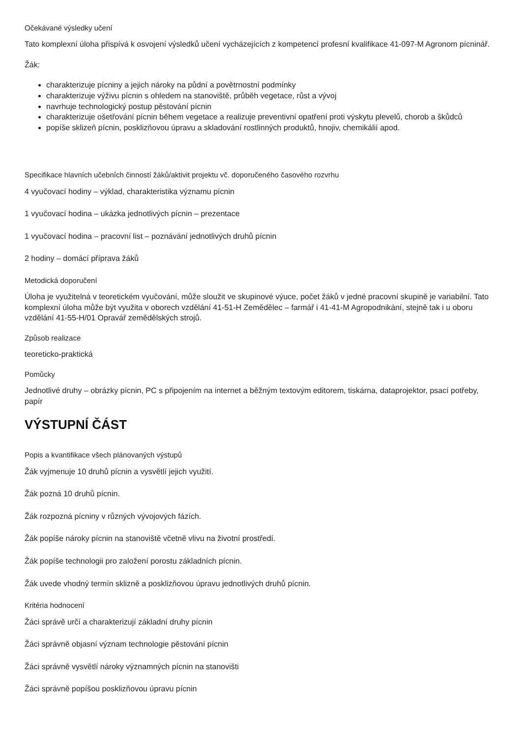Očekávané výsledky učení
Tato komplexní úloha přispívá k osvojení výsledků učení vycházejících z kompetencí profesní kvalifikace 41-097-M Agronom pícninář.
Žák:
charakterizuje pícniny a jejich nároky na půdní a povětrnostní podmínky
charakterizuje výživu pícnin s ohledem na stanoviště, průběh vegetace, růst a vývoj
navrhuje technologický postup pěstování pícnin
charakterizuje ošetřování pícnin během vegetace a realizuje preventivní opatření proti výskytu plevelů, chorob a škůdců
popíše sklizeň pícnin, posklizňovou úpravu a skladování rostlinných produktů, hnojiv, chemikálií apod.
Specifikace hlavních učebních činností žáků/aktivit projektu vč. doporučeného časového rozvrhu
4 vyučovací hodiny – výklad, charakteristika významu pícnin
1 vyučovací hodina – ukázka jednotlivých pícnin – prezentace
1 vyučovací hodina – pracovní list – poznávání jednotlivých druhů pícnin
2 hodiny – domácí příprava žáků
Metodická doporučení
Úloha je využitelná v teoretickém vyučování, může sloužit ve skupinové výuce, počet žáků v jedné pracovní skupině je variabilní. Tato komplexní úloha může být využita v oborech vzdělání 41-51-H Zemědělec – farmář i 41-41-M Agropodnikání, stejně tak i u oboru vzdělání 41-55-H/01 Opravář zemědělských strojů.
Způsob realizace
teoreticko-praktická
Pomůcky
Jednotlivé druhy – obrázky pícnin, PC s připojením na internet a běžným textovým editorem, tiskárna, dataprojektor, psací potřeby, papír
VÝSTUPNÍ ČÁST
Popis a kvantifikace všech plánovaných výstupů
Žák vyjmenuje 10 druhů pícnin a vysvětlí jejich využití.
Žák pozná 10 druhů pícnin.
Žák rozpozná pícniny v různých vývojových fázích.
Žák popíše nároky pícnin na stanoviště včetně vlivu na životní prostředí.
Žák popíše technologii pro založení porostu základních pícnin.
Žák uvede vhodný termín sklizně a posklizňovou úpravu jednotlivých druhů pícnin.
Kritéria hodnocení
Žáci správě určí a charakterizují základní druhy pícnin
Žáci správně objasní význam technologie pěstování pícnin
Žáci správně vysvětlí nároky významných pícnin na stanovišti
Žáci správně popíšou posklizňovou úpravu pícnin